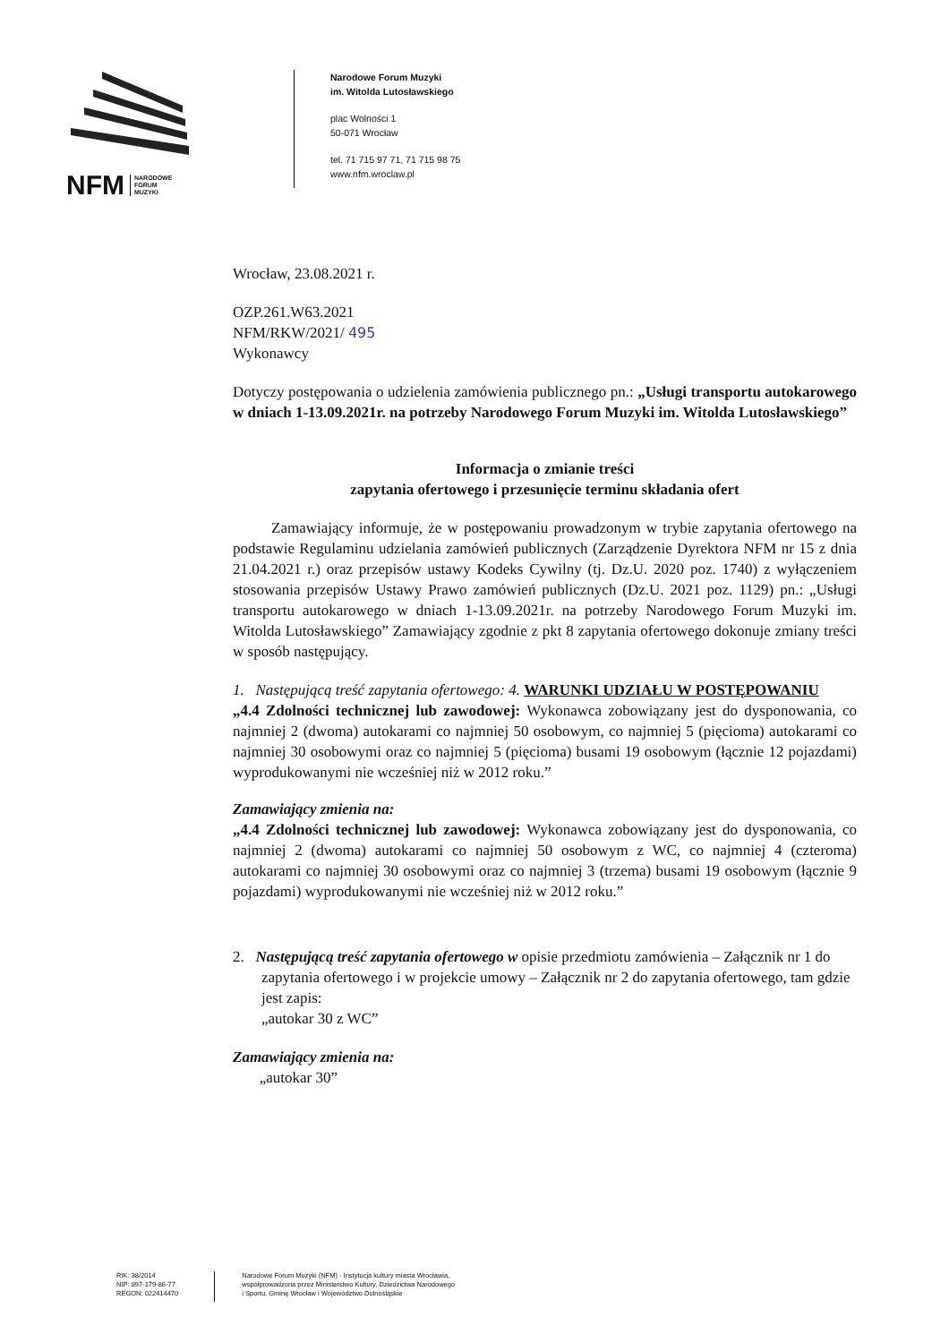NFM NARODOWE
FORUM
MUZYKI
Narodowe Forum Muzyki
im. Witolda Lutosławskiego
plac Wolności 1
50-071 Wrocław
tel. 71 715 97 71, 71 715 98 75
www.nfm.wroclaw.pl
Wrocław, 23.08.2021 r.
OZP.261.W63.2021
NFM/RKW/2021/ 495
Wykonawcy
Dotyczy postępowania o udzielenia zamówienia publicznego pn.: „Usługi transportu autokarowego w dniach 1-13.09.2021r. na potrzeby Narodowego Forum Muzyki im. Witolda Lutosławskiego”
Informacja o zmianie treści
zapytania ofertowego i przesunięcie terminu składania ofert
Zamawiający informuje, że w postępowaniu prowadzonym w trybie zapytania ofertowego na podstawie Regulaminu udzielania zamówień publicznych (Zarządzenie Dyrektora NFM nr 15 z dnia 21.04.2021 r.) oraz przepisów ustawy Kodeks Cywilny (tj. Dz.U. 2020 poz. 1740) z wyłączeniem stosowania przepisów Ustawy Prawo zamówień publicznych (Dz.U. 2021 poz. 1129) pn.: „Usługi transportu autokarowego w dniach 1-13.09.2021r. na potrzeby Narodowego Forum Muzyki im. Witolda Lutosławskiego” Zamawiający zgodnie z pkt 8 zapytania ofertowego dokonuje zmiany treści w sposób następujący.
1. Następującą treść zapytania ofertowego: 4. WARUNKI UDZIAŁU W POSTĘPOWANIU
„4.4 Zdolności technicznej lub zawodowej: Wykonawca zobowiązany jest do dysponowania, co najmniej 2 (dwoma) autokarami co najmniej 50 osobowym, co najmniej 5 (pięcioma) autokarami co najmniej 30 osobowymi oraz co najmniej 5 (pięcioma) busami 19 osobowym (łącznie 12 pojazdami) wyprodukowanymi nie wcześniej niż w 2012 roku.”
Zamawiający zmienia na:
„4.4 Zdolności technicznej lub zawodowej: Wykonawca zobowiązany jest do dysponowania, co najmniej 2 (dwoma) autokarami co najmniej 50 osobowym z WC, co najmniej 4 (czteroma) autokarami co najmniej 30 osobowymi oraz co najmniej 3 (trzema) busami 19 osobowym (łącznie 9 pojazdami) wyprodukowanymi nie wcześniej niż w 2012 roku.”
2. Następującą treść zapytania ofertowego w opisie przedmiotu zamówienia – Załącznik nr 1 do zapytania ofertowego i w projekcie umowy – Załącznik nr 2 do zapytania ofertowego, tam gdzie jest zapis:
„autokar 30 z WC”
Zamawiający zmienia na:
„autokar 30”
RIK: 38/2014
NIP: 897-179-86-77
REGON: 022414470
Narodowe Forum Muzyki (NFM) - Instytucja kultury miasta Wrocławia,
współprowadzona przez Ministerstwo Kultury, Dziedzictwa Narodowego
i Sportu, Gminę Wrocław i Województwo Dolnośląskie